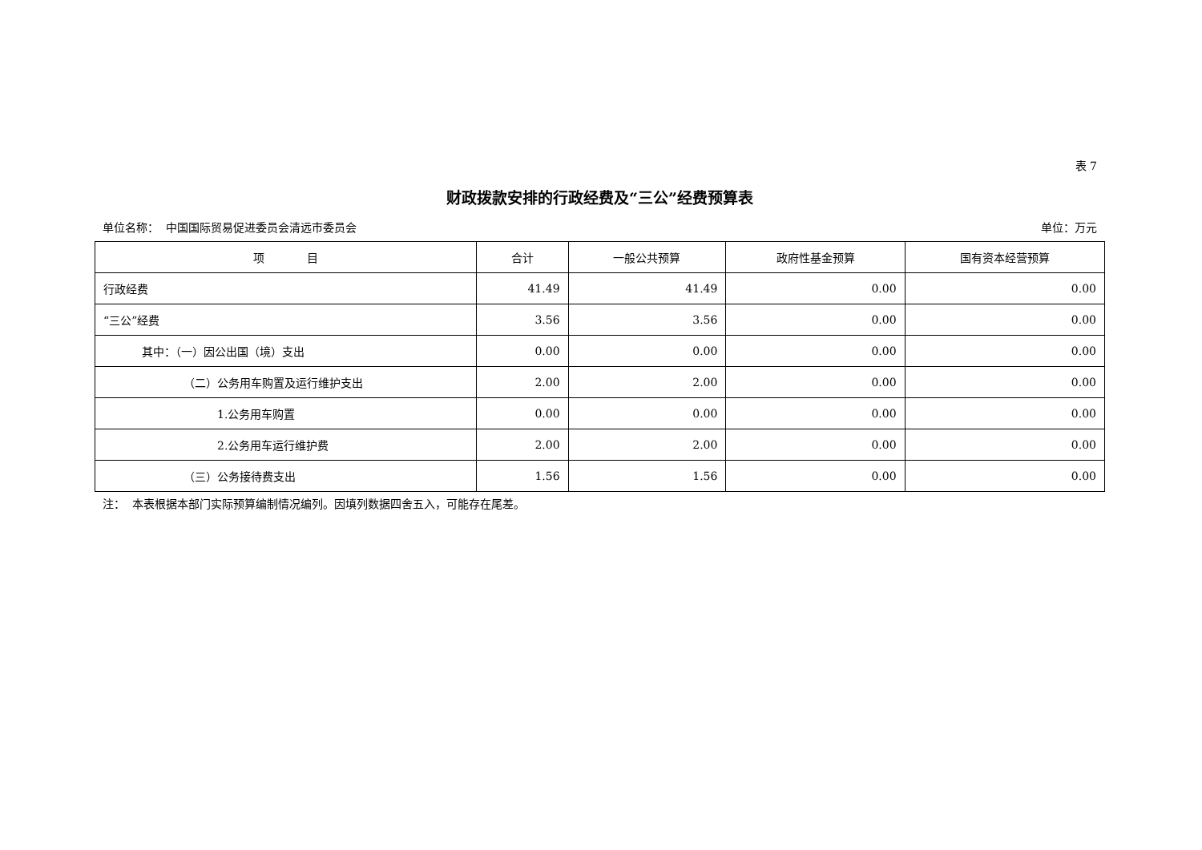表 7
财政拨款安排的行政经费及“三公”经费预算表
单位名称： 中国国际贸易促进委员会清远市委员会 单位：万元
| 项 目 | 合计 | 一般公共预算 | 政府性基金预算 | 国有资本经营预算 |
| --- | --- | --- | --- | --- |
| 行政经费 | 41.49 | 41.49 | 0.00 | 0.00 |
| “三公”经费 | 3.56 | 3.56 | 0.00 | 0.00 |
| 其中：（一）因公出国（境）支出 | 0.00 | 0.00 | 0.00 | 0.00 |
| （二）公务用车购置及运行维护支出 | 2.00 | 2.00 | 0.00 | 0.00 |
| 1.公务用车购置 | 0.00 | 0.00 | 0.00 | 0.00 |
| 2.公务用车运行维护费 | 2.00 | 2.00 | 0.00 | 0.00 |
| （三）公务接待费支出 | 1.56 | 1.56 | 0.00 | 0.00 |
注： 本表根据本部门实际预算编制情况编列。因填列数据四舍五入，可能存在尾差。